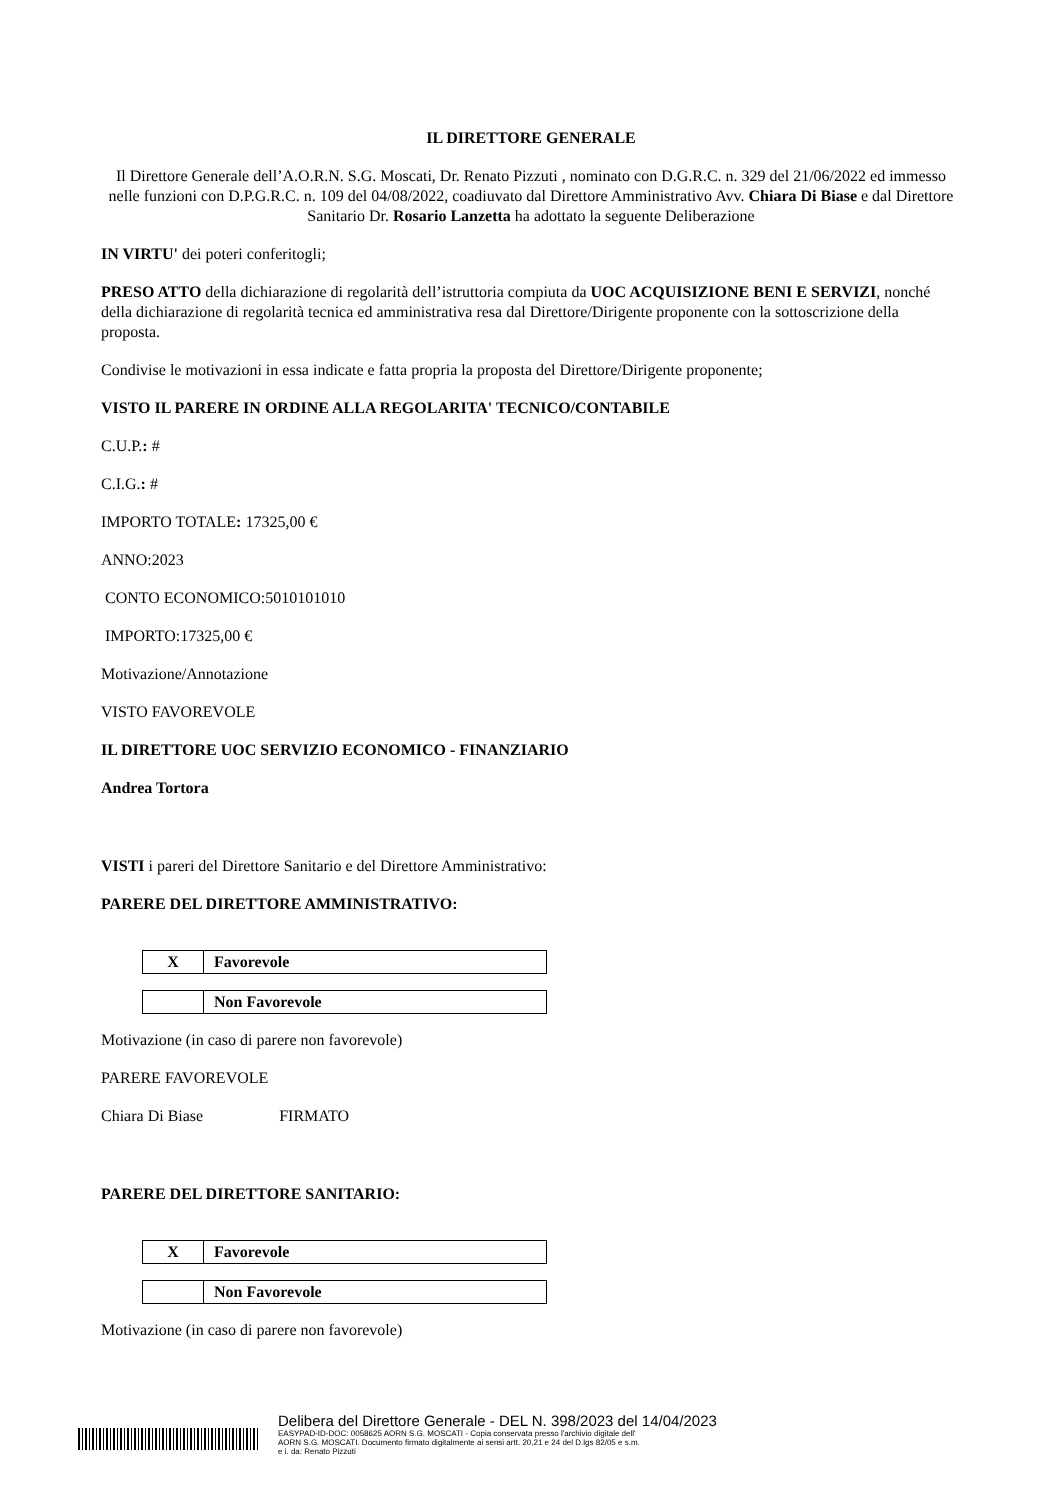IL DIRETTORE GENERALE
Il Direttore Generale dell’A.O.R.N. S.G. Moscati, Dr. Renato Pizzuti , nominato con D.G.R.C. n. 329 del 21/06/2022 ed immesso nelle funzioni con D.P.G.R.C. n. 109 del 04/08/2022, coadiuvato dal Direttore Amministrativo Avv. Chiara Di Biase e dal Direttore Sanitario Dr. Rosario Lanzetta ha adottato la seguente Deliberazione
IN VIRTU' dei poteri conferitogli;
PRESO ATTO della dichiarazione di regolarità dell’istruttoria compiuta da UOC ACQUISIZIONE BENI E SERVIZI, nonché della dichiarazione di regolarità tecnica ed amministrativa resa dal Direttore/Dirigente proponente con la sottoscrizione della proposta.
Condivise le motivazioni in essa indicate e fatta propria la proposta del Direttore/Dirigente proponente;
VISTO IL PARERE IN ORDINE ALLA REGOLARITA' TECNICO/CONTABILE
C.U.P.: #
C.I.G.: #
IMPORTO TOTALE: 17325,00 €
ANNO:2023
CONTO ECONOMICO:5010101010
IMPORTO:17325,00 €
Motivazione/Annotazione
VISTO FAVOREVOLE
IL DIRETTORE UOC SERVIZIO ECONOMICO - FINANZIARIO
Andrea Tortora
VISTI i pareri del Direttore Sanitario e del Direttore Amministrativo:
PARERE DEL DIRETTORE AMMINISTRATIVO:
| X | Favorevole |
| | Non Favorevole |
Motivazione (in caso di parere non favorevole)
PARERE FAVOREVOLE
Chiara Di Biase FIRMATO
PARERE DEL DIRETTORE SANITARIO:
| X | Favorevole |
| | Non Favorevole |
Motivazione (in caso di parere non favorevole)
Delibera del Direttore Generale - DEL N. 398/2023 del 14/04/2023
EASYPAD-ID-DOC: 0058625 AORN S.G. MOSCATI - Copia conservata presso l'archivio digitale dell'
AORN S.G. MOSCATI. Documento firmato digitalmente ai sensi artt. 20,21 e 24 del D.lgs 82/05 e s.m.
e i. da: Renato Pizzuti